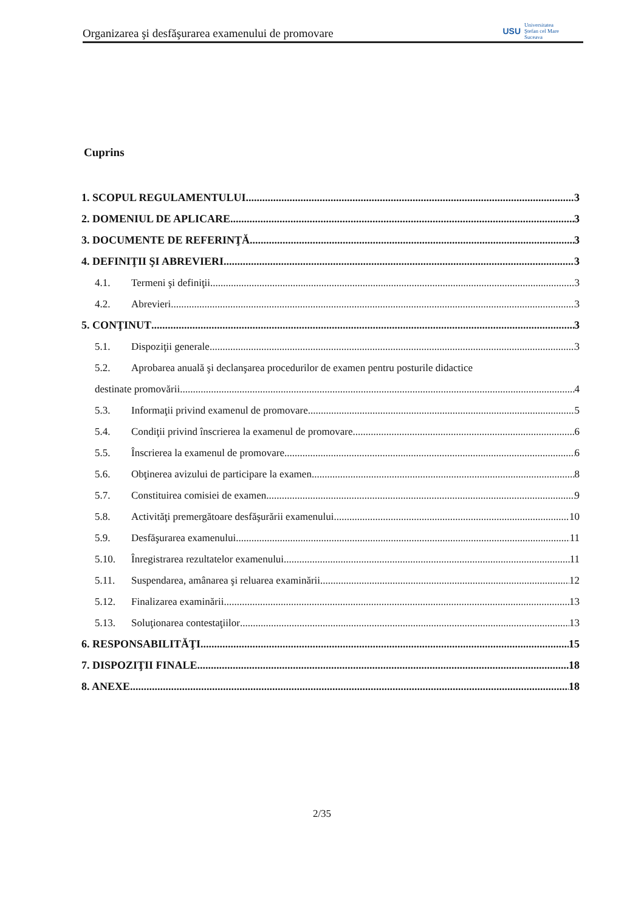Organizarea şi desfăşurarea examenului de promovare USU Universitatea
Ştefan cel Mare
Suceava
Cuprins
1. SCOPUL REGULAMENTULUI 3
2. DOMENIUL DE APLICARE 3
3. DOCUMENTE DE REFERINŢĂ 3
4. DEFINIŢII ŞI ABREVIERI 3
4.1. Termeni şi definiţii 3
4.2. Abrevieri 3
5. CONŢINUT 3
5.1. Dispoziţii generale 3
5.2. Aprobarea anuală şi declanşarea procedurilor de examen pentru posturile didactice
destinate promovării 4
5.3. Informaţii privind examenul de promovare 5
5.4. Condiţii privind înscrierea la examenul de promovare 6
5.5. Înscrierea la examenul de promovare 6
5.6. Obţinerea avizului de participare la examen 8
5.7. Constituirea comisiei de examen 9
5.8. Activităţi premergătoare desfăşurării examenului 10
5.9. Desfăşurarea examenului 11
5.10. Înregistrarea rezultatelor examenului 11
5.11. Suspendarea, amânarea şi reluarea examinării 12
5.12. Finalizarea examinării 13
5.13. Soluţionarea contestaţiilor 13
6. RESPONSABILITĂŢI 15
7. DISPOZIŢII FINALE 18
8. ANEXE 18
2/35